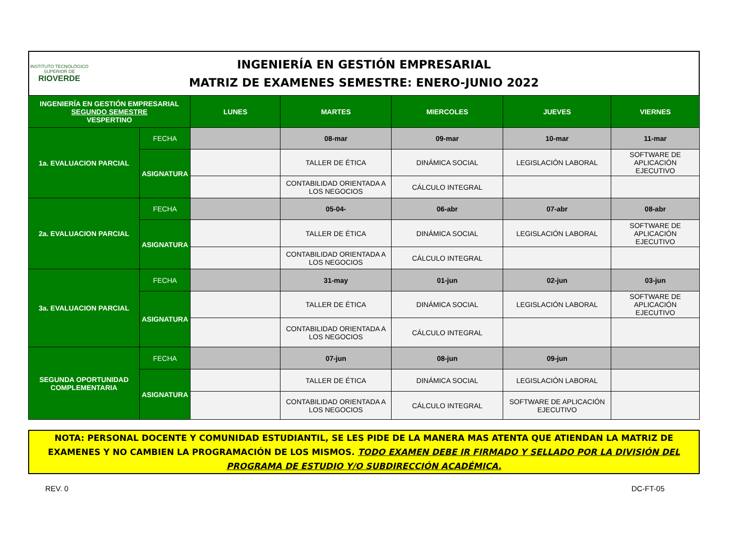INSTITUTO TECNOLÓGICO SUPERIOR DE
RIOVERDE
INGENIERÍA EN GESTIÓN EMPRESARIAL
MATRIZ DE EXAMENES SEMESTRE: ENERO-JUNIO 2022
| INGENIERÍA EN GESTIÓN EMPRESARIAL SEGUNDO SEMESTRE VESPERTINO | | LUNES | MARTES | MIERCOLES | JUEVES | VIERNES |
| --- | --- | --- | --- | --- | --- | --- |
| 1a. EVALUACION PARCIAL | FECHA | | 08-mar | 09-mar | 10-mar | 11-mar |
| | ASIGNATURA | | TALLER DE ÉTICA | DINÁMICA SOCIAL | LEGISLACIÓN LABORAL | SOFTWARE DE APLICACIÓN EJECUTIVO |
| | | | CONTABILIDAD ORIENTADA A LOS NEGOCIOS | CÁLCULO INTEGRAL | | |
| 2a. EVALUACION PARCIAL | FECHA | | 05-04- | 06-abr | 07-abr | 08-abr |
| | ASIGNATURA | | TALLER DE ÉTICA | DINÁMICA SOCIAL | LEGISLACIÓN LABORAL | SOFTWARE DE APLICACIÓN EJECUTIVO |
| | | | CONTABILIDAD ORIENTADA A LOS NEGOCIOS | CÁLCULO INTEGRAL | | |
| 3a. EVALUACION PARCIAL | FECHA | | 31-may | 01-jun | 02-jun | 03-jun |
| | ASIGNATURA | | TALLER DE ÉTICA | DINÁMICA SOCIAL | LEGISLACIÓN LABORAL | SOFTWARE DE APLICACIÓN EJECUTIVO |
| | | | CONTABILIDAD ORIENTADA A LOS NEGOCIOS | CÁLCULO INTEGRAL | | |
| SEGUNDA OPORTUNIDAD COMPLEMENTARIA | FECHA | | 07-jun | 08-jun | 09-jun | |
| | ASIGNATURA | | TALLER DE ÉTICA | DINÁMICA SOCIAL | LEGISLACIÓN LABORAL | |
| | | | CONTABILIDAD ORIENTADA A LOS NEGOCIOS | CÁLCULO INTEGRAL | SOFTWARE DE APLICACIÓN EJECUTIVO | |
NOTA: PERSONAL DOCENTE Y COMUNIDAD ESTUDIANTIL, SE LES PIDE DE LA MANERA MAS ATENTA QUE ATIENDAN LA MATRIZ DE EXAMENES Y NO CAMBIEN LA PROGRAMACIÓN DE LOS MISMOS. TODO EXAMEN DEBE IR FIRMADO Y SELLADO POR LA DIVISIÓN DEL PROGRAMA DE ESTUDIO Y/O SUBDIRECCIÓN ACADÉMICA.
REV. 0 DC-FT-05